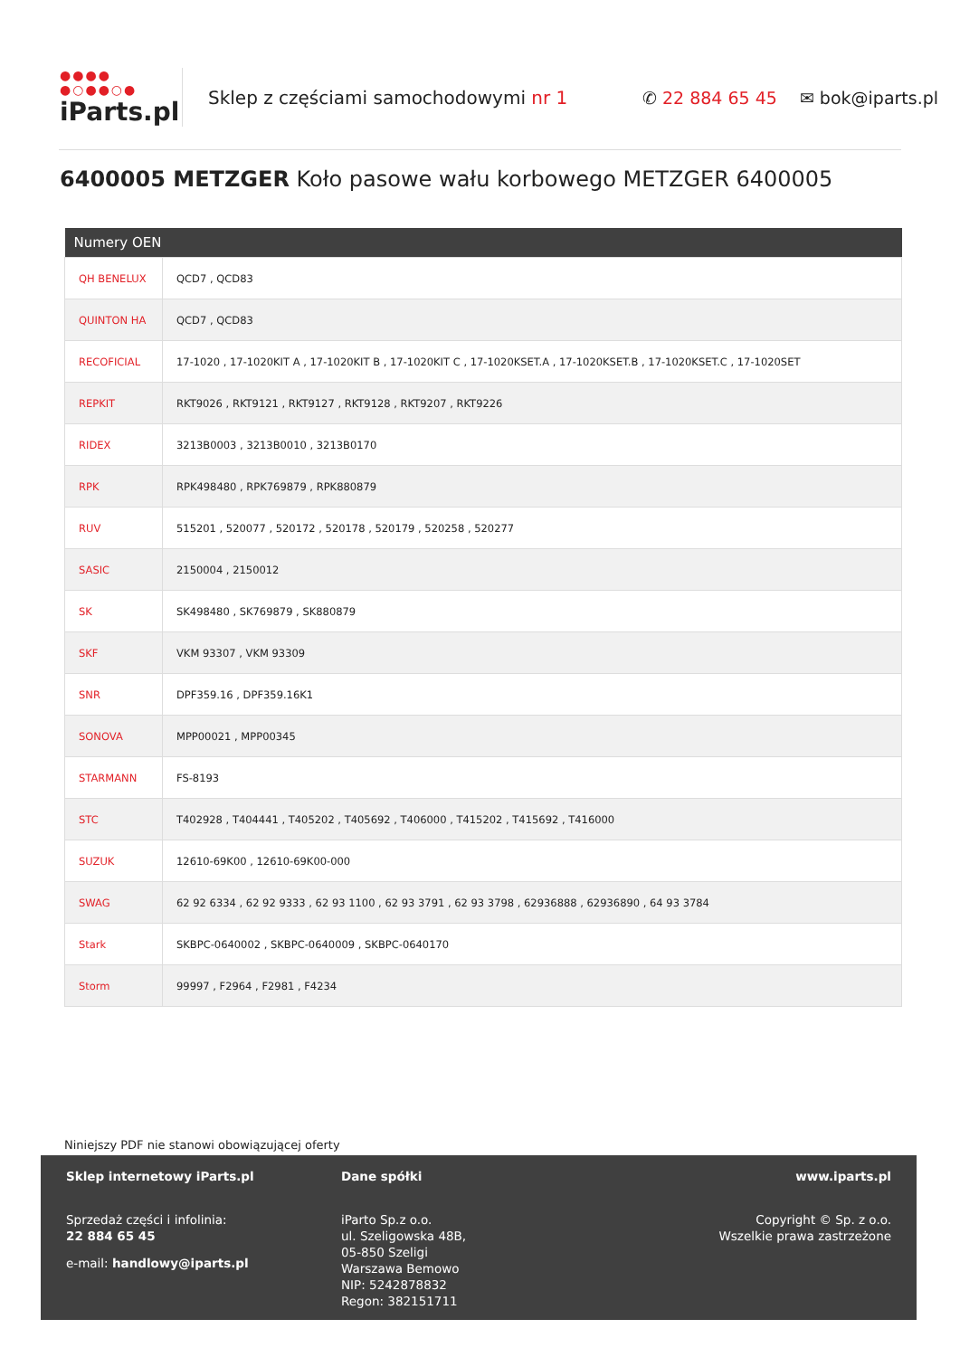●●●●
●○●●○●
iParts.pl
Sklep z częściami samochodowymi nr 1 ✆ 22 884 65 45 ✉ bok@iparts.pl
6400005 METZGER Koło pasowe wału korbowego METZGER 6400005
| Numery OEN | |
| --- | --- |
| QH BENELUX | QCD7 , QCD83 |
| QUINTON HA | QCD7 , QCD83 |
| RECOFICIAL | 17-1020 , 17-1020KIT A , 17-1020KIT B , 17-1020KIT C , 17-1020KSET.A , 17-1020KSET.B , 17-1020KSET.C , 17-1020SET |
| REPKIT | RKT9026 , RKT9121 , RKT9127 , RKT9128 , RKT9207 , RKT9226 |
| RIDEX | 3213B0003 , 3213B0010 , 3213B0170 |
| RPK | RPK498480 , RPK769879 , RPK880879 |
| RUV | 515201 , 520077 , 520172 , 520178 , 520179 , 520258 , 520277 |
| SASIC | 2150004 , 2150012 |
| SK | SK498480 , SK769879 , SK880879 |
| SKF | VKM 93307 , VKM 93309 |
| SNR | DPF359.16 , DPF359.16K1 |
| SONOVA | MPP00021 , MPP00345 |
| STARMANN | FS-8193 |
| STC | T402928 , T404441 , T405202 , T405692 , T406000 , T415202 , T415692 , T416000 |
| SUZUK | 12610-69K00 , 12610-69K00-000 |
| SWAG | 62 92 6334 , 62 92 9333 , 62 93 1100 , 62 93 3791 , 62 93 3798 , 62936888 , 62936890 , 64 93 3784 |
| Stark | SKBPC-0640002 , SKBPC-0640009 , SKBPC-0640170 |
| Storm | 99997 , F2964 , F2981 , F4234 |
Niniejszy PDF nie stanowi obowiązującej oferty
Sklep internetowy iParts.pl
Sprzedaż części i infolinia:
22 884 65 45
e-mail: handlowy@iparts.pl
Dane spółki
iParto Sp.z o.o.
ul. Szeligowska 48B,
05-850 Szeligi
Warszawa Bemowo
NIP: 5242878832
Regon: 382151711
www.iparts.pl
Copyright © Sp. z o.o.
Wszelkie prawa zastrzeżone